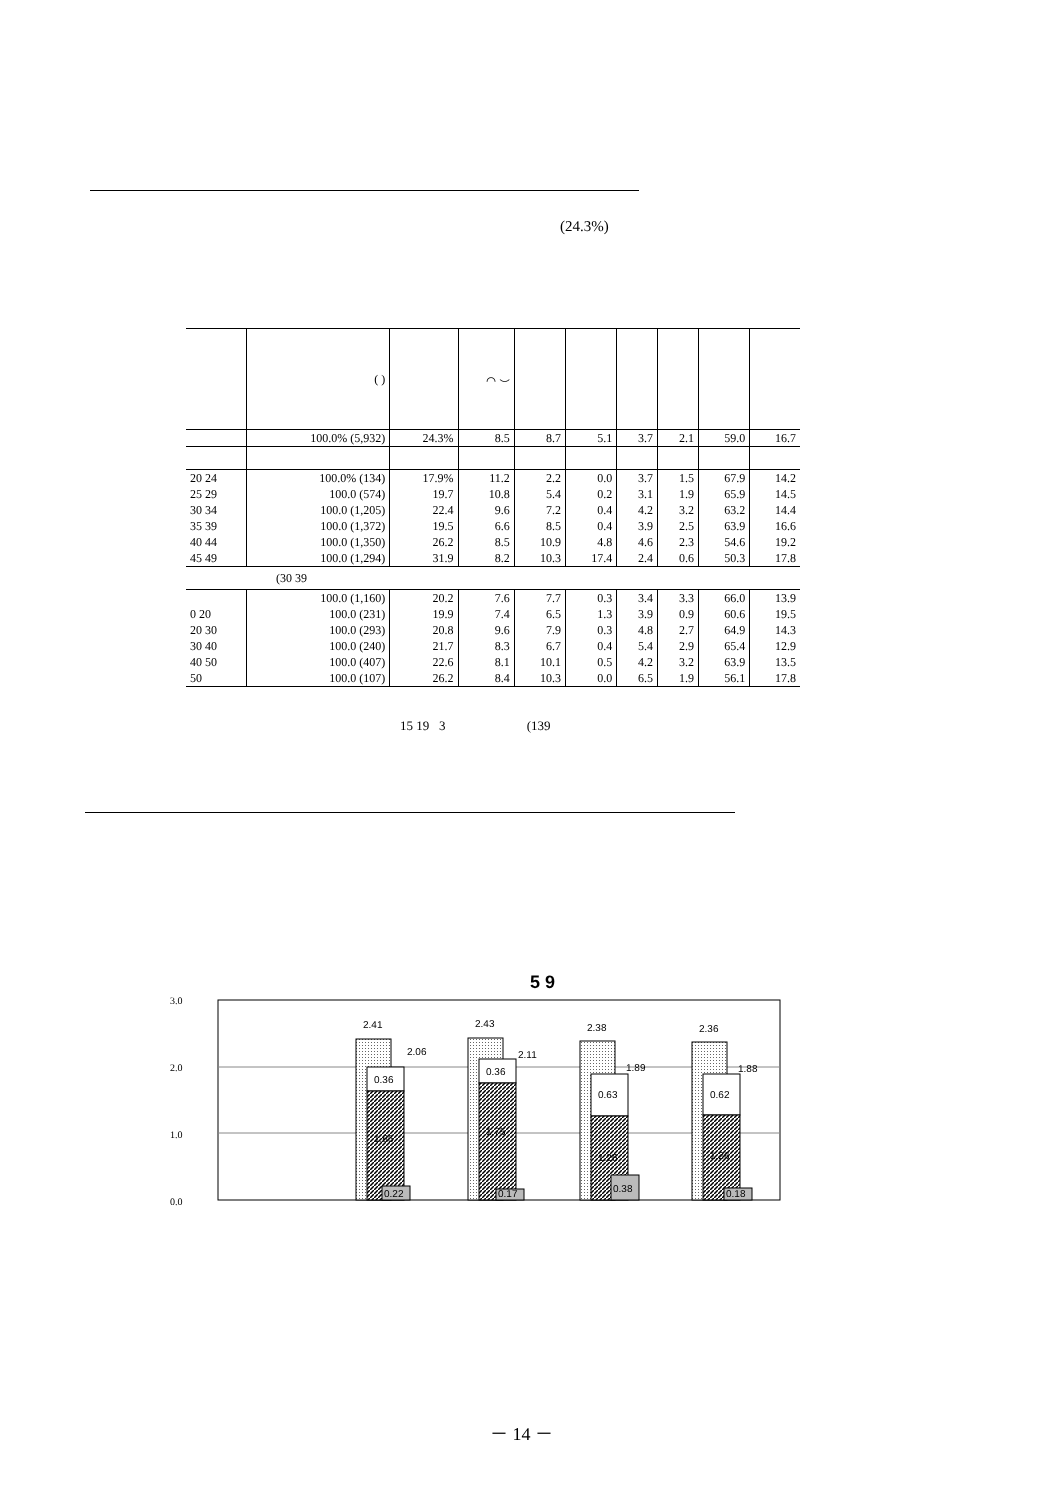(24.3%)
| | ( ) | | ⌒ ⌣ | | | | | | |
| | 100.0% (5,932) | 24.3% | 8.5 | 8.7 | 5.1 | 3.7 | 2.1 | 59.0 | 16.7 |
| 20 24 | 100.0% (134) | 17.9% | 11.2 | 2.2 | 0.0 | 3.7 | 1.5 | 67.9 | 14.2 |
| 25 29 | 100.0 (574) | 19.7 | 10.8 | 5.4 | 0.2 | 3.1 | 1.9 | 65.9 | 14.5 |
| 30 34 | 100.0 (1,205) | 22.4 | 9.6 | 7.2 | 0.4 | 4.2 | 3.2 | 63.2 | 14.4 |
| 35 39 | 100.0 (1,372) | 19.5 | 6.6 | 8.5 | 0.4 | 3.9 | 2.5 | 63.9 | 16.6 |
| 40 44 | 100.0 (1,350) | 26.2 | 8.5 | 10.9 | 4.8 | 4.6 | 2.3 | 54.6 | 19.2 |
| 45 49 | 100.0 (1,294) | 31.9 | 8.2 | 10.3 | 17.4 | 2.4 | 0.6 | 50.3 | 17.8 |
| (30 39 | | | | | | | | | |
| | 100.0 (1,160) | 20.2 | 7.6 | 7.7 | 0.3 | 3.4 | 3.3 | 66.0 | 13.9 |
| 0 20 | 100.0 (231) | 19.9 | 7.4 | 6.5 | 1.3 | 3.9 | 0.9 | 60.6 | 19.5 |
| 20 30 | 100.0 (293) | 20.8 | 9.6 | 7.9 | 0.3 | 4.8 | 2.7 | 64.9 | 14.3 |
| 30 40 | 100.0 (240) | 21.7 | 8.3 | 6.7 | 0.4 | 5.4 | 2.9 | 65.4 | 12.9 |
| 40 50 | 100.0 (407) | 22.6 | 8.1 | 10.1 | 0.5 | 4.2 | 3.2 | 63.9 | 13.5 |
| 50 | 100.0 (107) | 26.2 | 8.4 | 10.3 | 0.0 | 6.5 | 1.9 | 56.1 | 17.8 |
15 19 3 (139
5 9
3.0
2.0
1.0
0.0
2.41
2.43
2.38
2.36
2.06
2.11
1.89
1.88
0.36
0.36
0.63
0.62
1.65
1.75
1.26
1.26
0.22
0.17
0.38
0.18
－ 14 －